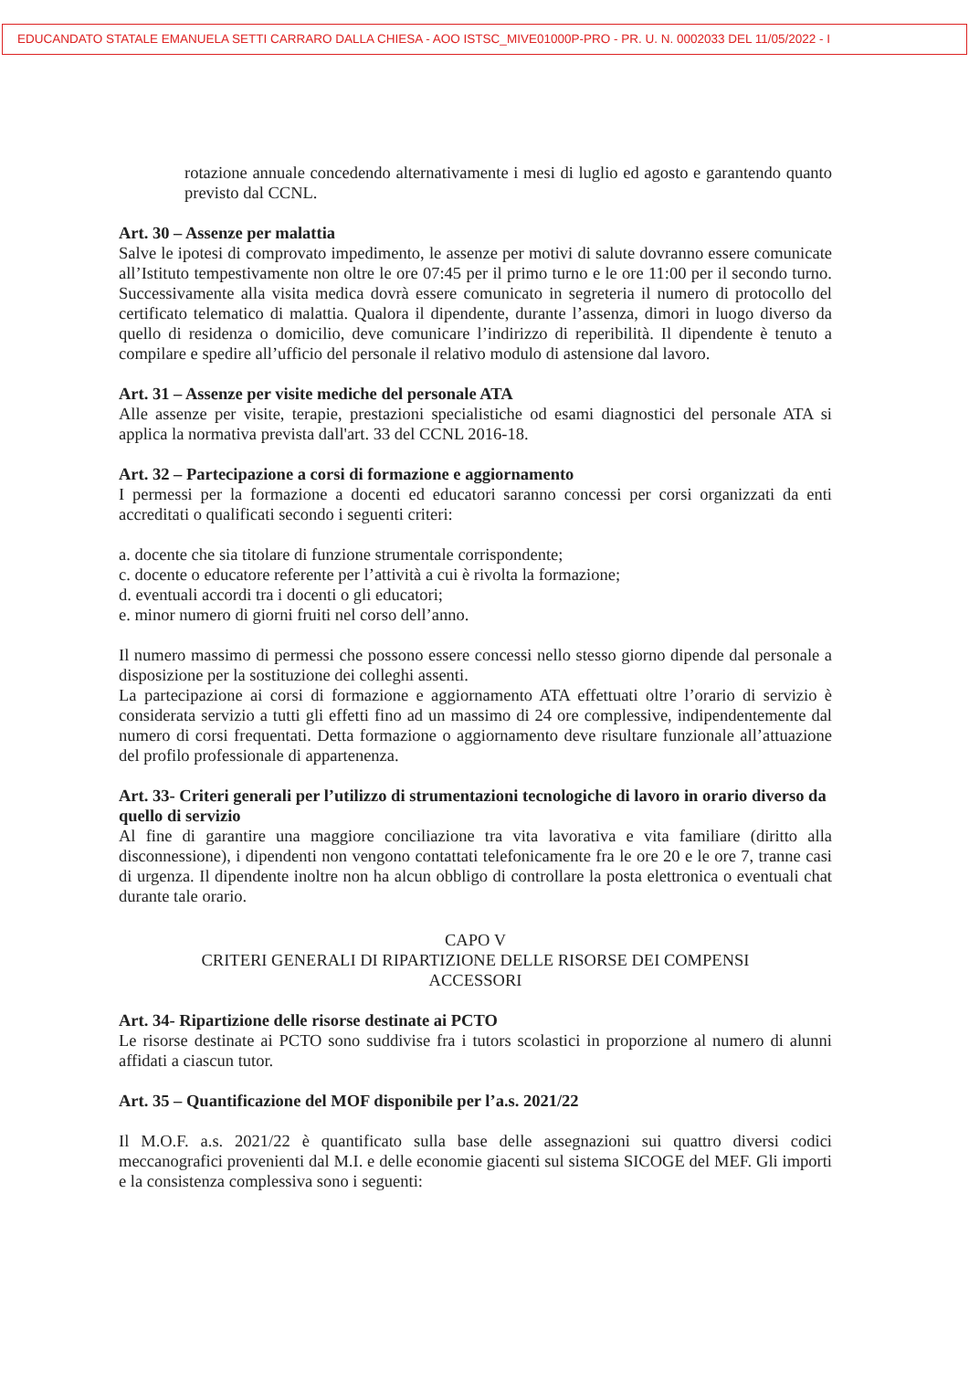EDUCANDATO STATALE EMANUELA SETTI CARRARO DALLA CHIESA - AOO ISTSC_MIVE01000P-PRO - PR. U. N. 0002033 DEL 11/05/2022 - I
rotazione annuale concedendo alternativamente i mesi di luglio ed agosto e garantendo quanto previsto dal CCNL.
Art. 30 – Assenze per malattia
Salve le ipotesi di comprovato impedimento, le assenze per motivi di salute dovranno essere comunicate all’Istituto tempestivamente non oltre le ore 07:45 per il primo turno e le ore 11:00 per il secondo turno. Successivamente alla visita medica dovrà essere comunicato in segreteria il numero di protocollo del certificato telematico di malattia. Qualora il dipendente, durante l’assenza, dimori in luogo diverso da quello di residenza o domicilio, deve comunicare l’indirizzo di reperibilità. Il dipendente è tenuto a compilare e spedire all’ufficio del personale il relativo modulo di astensione dal lavoro.
Art. 31 – Assenze per visite mediche del personale ATA
Alle assenze per visite, terapie, prestazioni specialistiche od esami diagnostici del personale ATA si applica la normativa prevista dall'art. 33 del CCNL 2016-18.
Art. 32 – Partecipazione a corsi di formazione e aggiornamento
I permessi per la formazione a docenti ed educatori saranno concessi per corsi organizzati da enti accreditati o qualificati secondo i seguenti criteri:
a. docente che sia titolare di funzione strumentale corrispondente;
c. docente o educatore referente per l’attività a cui è rivolta la formazione;
d. eventuali accordi tra i docenti o gli educatori;
e. minor numero di giorni fruiti nel corso dell’anno.
Il numero massimo di permessi che possono essere concessi nello stesso giorno dipende dal personale a disposizione per la sostituzione dei colleghi assenti.
La partecipazione ai corsi di formazione e aggiornamento ATA effettuati oltre l’orario di servizio è considerata servizio a tutti gli effetti fino ad un massimo di 24 ore complessive, indipendentemente dal numero di corsi frequentati. Detta formazione o aggiornamento deve risultare funzionale all’attuazione del profilo professionale di appartenenza.
Art. 33- Criteri generali per l’utilizzo di strumentazioni tecnologiche di lavoro in orario diverso da quello di servizio
Al fine di garantire una maggiore conciliazione tra vita lavorativa e vita familiare (diritto alla disconnessione), i dipendenti non vengono contattati telefonicamente fra le ore 20 e le ore 7, tranne casi di urgenza. Il dipendente inoltre non ha alcun obbligo di controllare la posta elettronica o eventuali chat durante tale orario.
CAPO V
CRITERI GENERALI DI RIPARTIZIONE DELLE RISORSE DEI COMPENSI
ACCESSORI
Art. 34- Ripartizione delle risorse destinate ai PCTO
Le risorse destinate ai PCTO sono suddivise fra i tutors scolastici in proporzione al numero di alunni affidati a ciascun tutor.
Art. 35 – Quantificazione del MOF disponibile per l’a.s. 2021/22
Il M.O.F. a.s. 2021/22 è quantificato sulla base delle assegnazioni sui quattro diversi codici meccanografici provenienti dal M.I. e delle economie giacenti sul sistema SICOGE del MEF. Gli importi e la consistenza complessiva sono i seguenti: